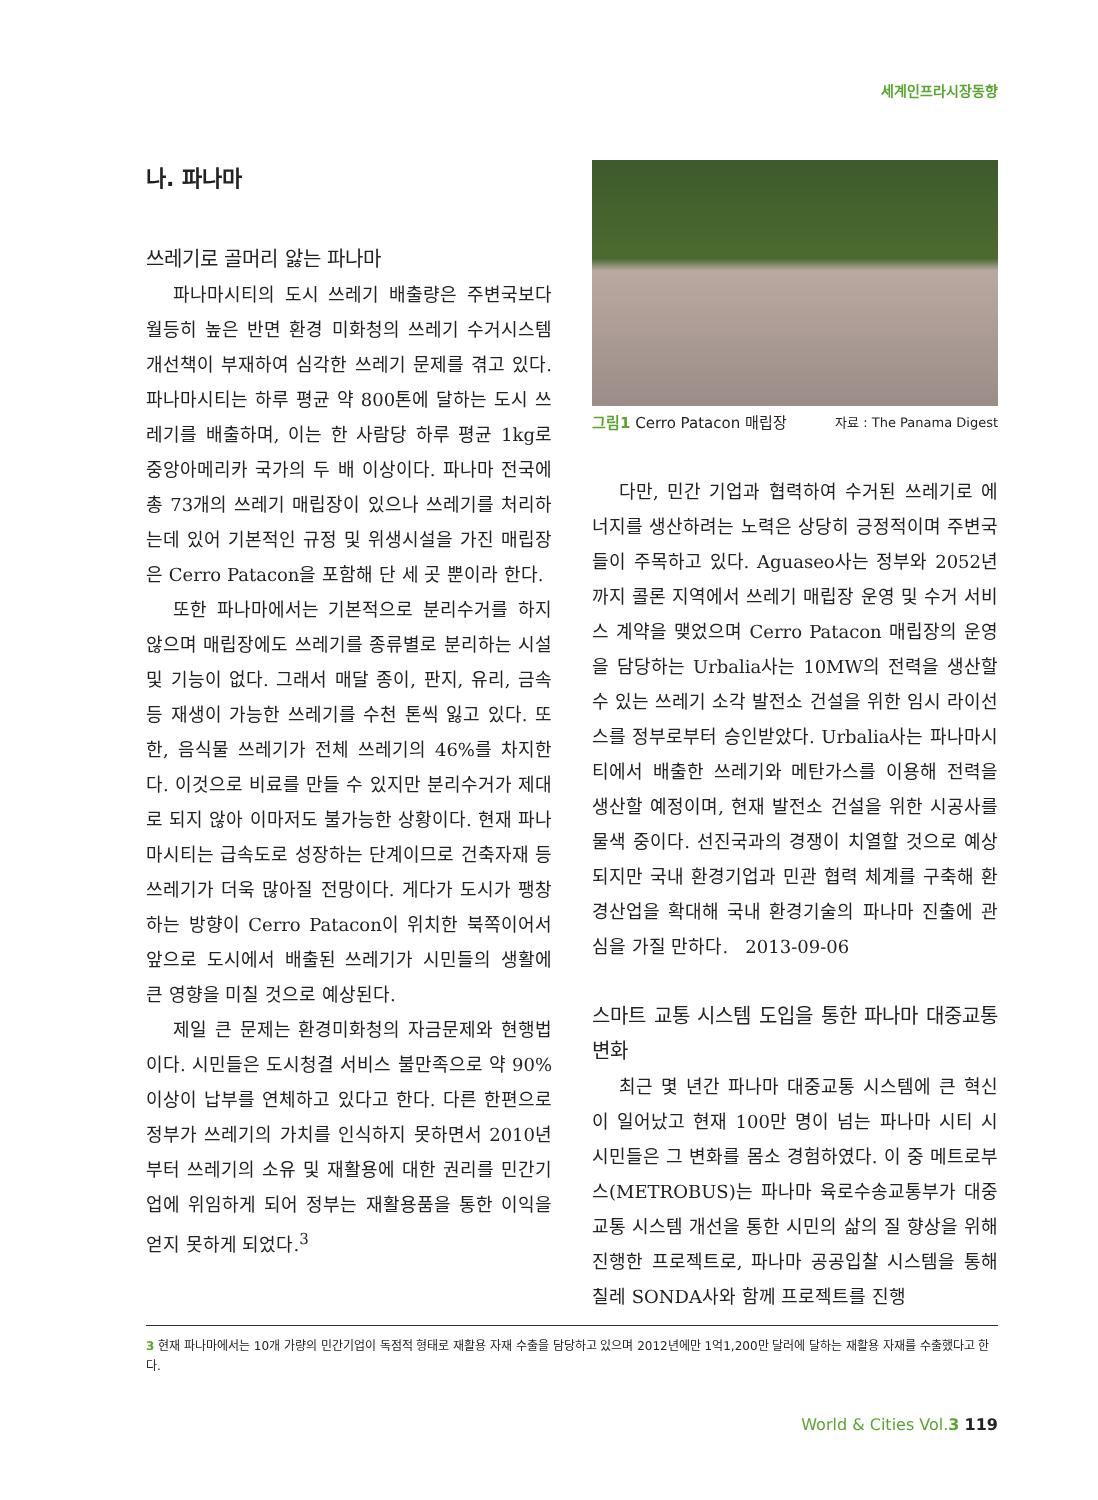세계인프라시장동향
나. 파나마
쓰레기로 골머리 앓는 파나마
파나마시티의 도시 쓰레기 배출량은 주변국보다 월등히 높은 반면 환경 미화청의 쓰레기 수거시스템 개선책이 부재하여 심각한 쓰레기 문제를 겪고 있다. 파나마시티는 하루 평균 약 800톤에 달하는 도시 쓰레기를 배출하며, 이는 한 사람당 하루 평균 1kg로 중앙아메리카 국가의 두 배 이상이다. 파나마 전국에 총 73개의 쓰레기 매립장이 있으나 쓰레기를 처리하는데 있어 기본적인 규정 및 위생시설을 가진 매립장은 Cerro Patacon을 포함해 단 세 곳 뿐이라 한다.
또한 파나마에서는 기본적으로 분리수거를 하지 않으며 매립장에도 쓰레기를 종류별로 분리하는 시설 및 기능이 없다. 그래서 매달 종이, 판지, 유리, 금속 등 재생이 가능한 쓰레기를 수천 톤씩 잃고 있다. 또한, 음식물 쓰레기가 전체 쓰레기의 46%를 차지한다. 이것으로 비료를 만들 수 있지만 분리수거가 제대로 되지 않아 이마저도 불가능한 상황이다. 현재 파나마시티는 급속도로 성장하는 단계이므로 건축자재 등 쓰레기가 더욱 많아질 전망이다. 게다가 도시가 팽창하는 방향이 Cerro Patacon이 위치한 북쪽이어서 앞으로 도시에서 배출된 쓰레기가 시민들의 생활에 큰 영향을 미칠 것으로 예상된다.
제일 큰 문제는 환경미화청의 자금문제와 현행법이다. 시민들은 도시청결 서비스 불만족으로 약 90% 이상이 납부를 연체하고 있다고 한다. 다른 한편으로 정부가 쓰레기의 가치를 인식하지 못하면서 2010년 부터 쓰레기의 소유 및 재활용에 대한 권리를 민간기업에 위임하게 되어 정부는 재활용품을 통한 이익을 얻지 못하게 되었다.<sup>3</sup>
그림1 Cerro Patacon 매립장
자료 : The Panama Digest
다만, 민간 기업과 협력하여 수거된 쓰레기로 에너지를 생산하려는 노력은 상당히 긍정적이며 주변국들이 주목하고 있다. Aguaseo사는 정부와 2052년까지 콜론 지역에서 쓰레기 매립장 운영 및 수거 서비스 계약을 맺었으며 Cerro Patacon 매립장의 운영을 담당하는 Urbalia사는 10MW의 전력을 생산할 수 있는 쓰레기 소각 발전소 건설을 위한 임시 라이선스를 정부로부터 승인받았다. Urbalia사는 파나마시티에서 배출한 쓰레기와 메탄가스를 이용해 전력을 생산할 예정이며, 현재 발전소 건설을 위한 시공사를 물색 중이다. 선진국과의 경쟁이 치열할 것으로 예상되지만 국내 환경기업과 민관 협력 체계를 구축해 환경산업을 확대해 국내 환경기술의 파나마 진출에 관심을 가질 만하다. 2013-09-06
스마트 교통 시스템 도입을 통한 파나마 대중교통 변화
최근 몇 년간 파나마 대중교통 시스템에 큰 혁신이 일어났고 현재 100만 명이 넘는 파나마 시티 시 시민들은 그 변화를 몸소 경험하였다. 이 중 메트로부스(METROBUS)는 파나마 육로수송교통부가 대중교통 시스템 개선을 통한 시민의 삶의 질 향상을 위해 진행한 프로젝트로, 파나마 공공입찰 시스템을 통해 칠레 SONDA사와 함께 프로젝트를 진행
3 현재 파나마에서는 10개 가량의 민간기업이 독점적 형태로 재활용 자재 수출을 담당하고 있으며 2012년에만 1억1,200만 달러에 달하는 재활용 자재를 수출했다고 한다.
World & Cities Vol.3 119